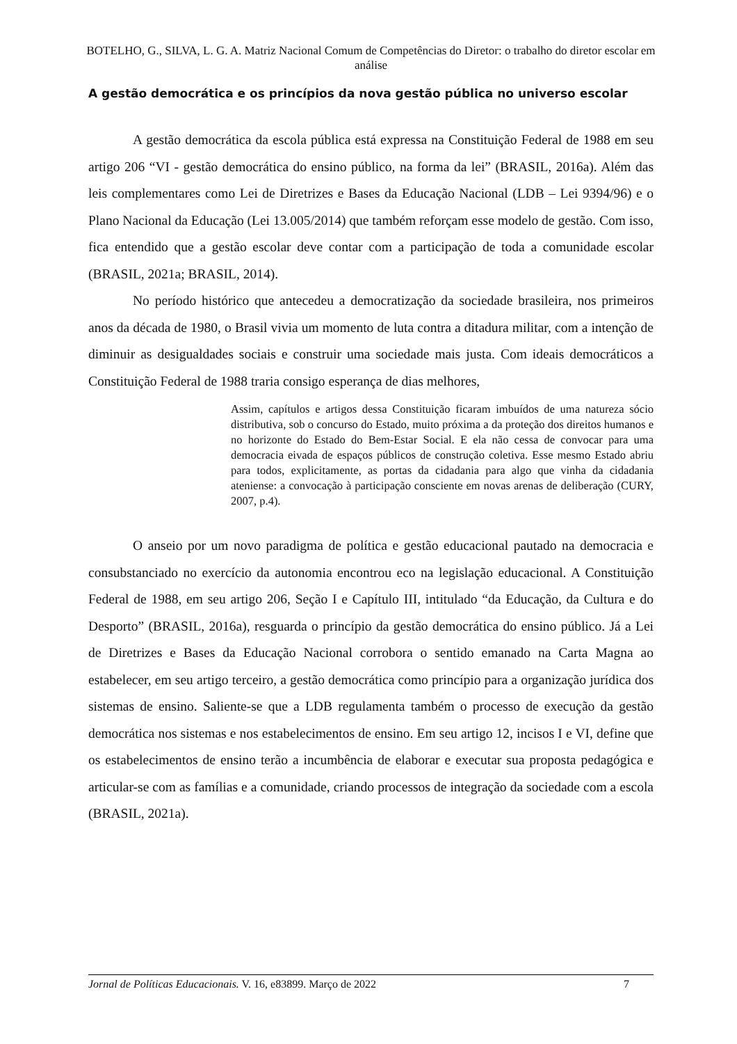BOTELHO, G., SILVA, L. G. A. Matriz Nacional Comum de Competências do Diretor: o trabalho do diretor escolar em análise
A gestão democrática e os princípios da nova gestão pública no universo escolar
A gestão democrática da escola pública está expressa na Constituição Federal de 1988 em seu artigo 206 “VI - gestão democrática do ensino público, na forma da lei” (BRASIL, 2016a). Além das leis complementares como Lei de Diretrizes e Bases da Educação Nacional (LDB – Lei 9394/96) e o Plano Nacional da Educação (Lei 13.005/2014) que também reforçam esse modelo de gestão. Com isso, fica entendido que a gestão escolar deve contar com a participação de toda a comunidade escolar (BRASIL, 2021a; BRASIL, 2014).
No período histórico que antecedeu a democratização da sociedade brasileira, nos primeiros anos da década de 1980, o Brasil vivia um momento de luta contra a ditadura militar, com a intenção de diminuir as desigualdades sociais e construir uma sociedade mais justa. Com ideais democráticos a Constituição Federal de 1988 traria consigo esperança de dias melhores,
Assim, capítulos e artigos dessa Constituição ficaram imbuídos de uma natureza sócio distributiva, sob o concurso do Estado, muito próxima a da proteção dos direitos humanos e no horizonte do Estado do Bem-Estar Social. E ela não cessa de convocar para uma democracia eivada de espaços públicos de construção coletiva. Esse mesmo Estado abriu para todos, explicitamente, as portas da cidadania para algo que vinha da cidadania ateniense: a convocação à participação consciente em novas arenas de deliberação (CURY, 2007, p.4).
O anseio por um novo paradigma de política e gestão educacional pautado na democracia e consubstanciado no exercício da autonomia encontrou eco na legislação educacional. A Constituição Federal de 1988, em seu artigo 206, Seção I e Capítulo III, intitulado “da Educação, da Cultura e do Desporto” (BRASIL, 2016a), resguarda o princípio da gestão democrática do ensino público. Já a Lei de Diretrizes e Bases da Educação Nacional corrobora o sentido emanado na Carta Magna ao estabelecer, em seu artigo terceiro, a gestão democrática como princípio para a organização jurídica dos sistemas de ensino. Saliente-se que a LDB regulamenta também o processo de execução da gestão democrática nos sistemas e nos estabelecimentos de ensino. Em seu artigo 12, incisos I e VI, define que os estabelecimentos de ensino terão a incumbência de elaborar e executar sua proposta pedagógica e articular-se com as famílias e a comunidade, criando processos de integração da sociedade com a escola (BRASIL, 2021a).
Jornal de Políticas Educacionais. V. 16, e83899. Março de 2022 7